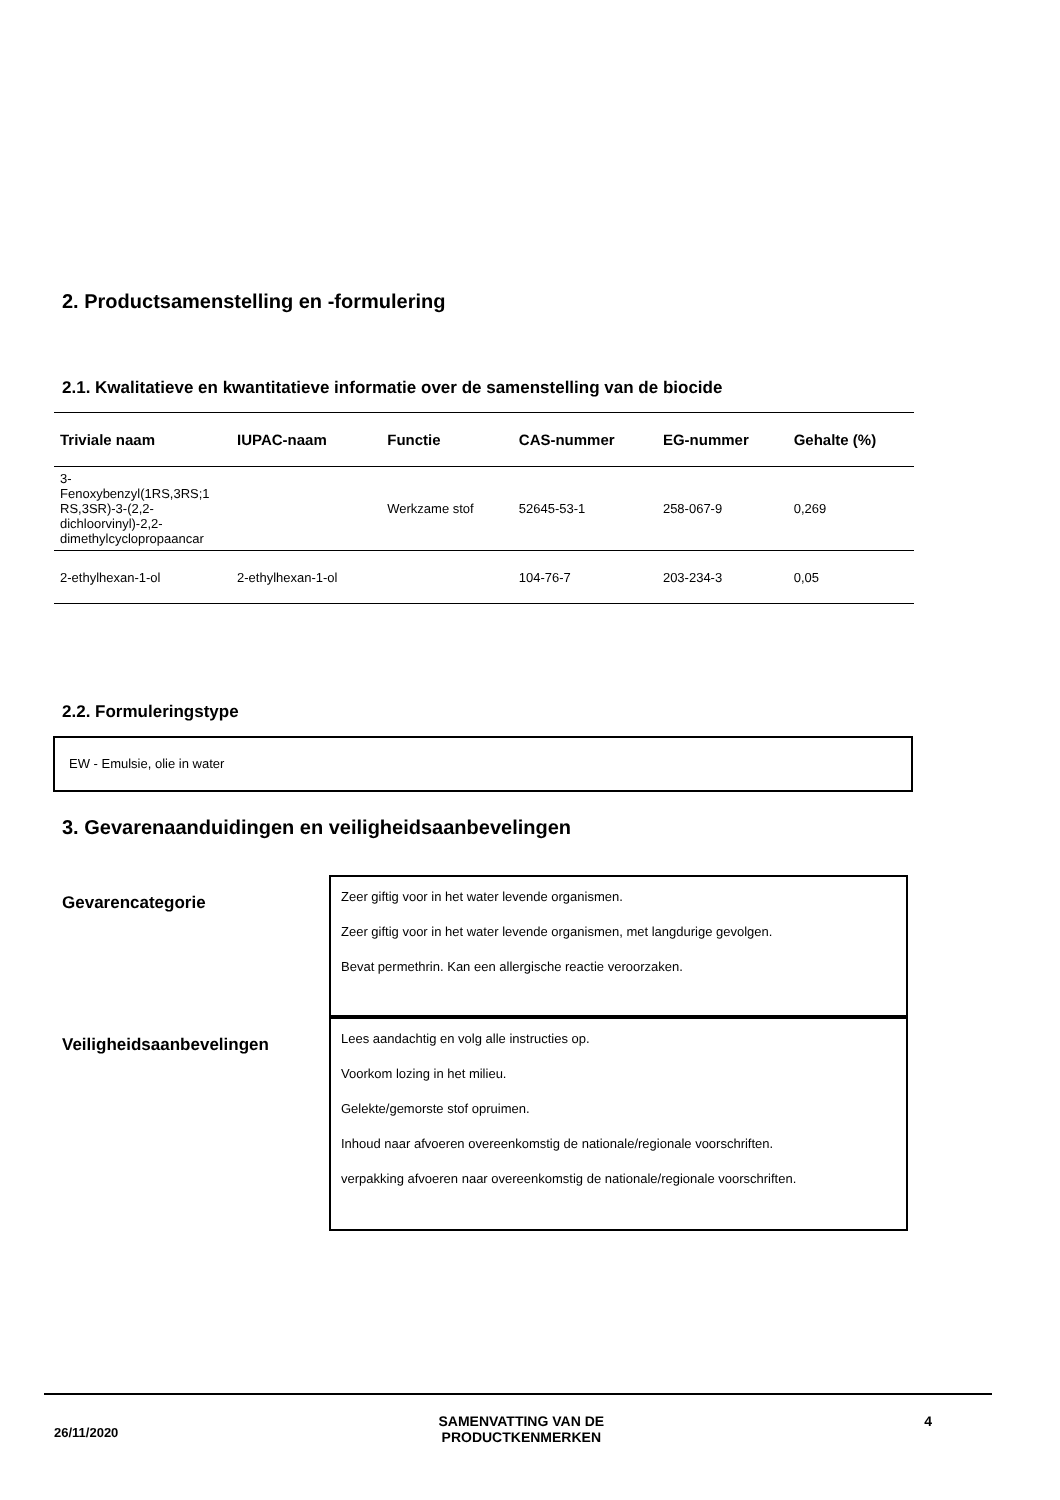2. Productsamenstelling en -formulering
2.1. Kwalitatieve en kwantitatieve informatie over de samenstelling van de biocide
| Triviale naam | IUPAC-naam | Functie | CAS-nummer | EG-nummer | Gehalte (%) |
| --- | --- | --- | --- | --- | --- |
| 3- Fenoxybenzyl(1RS,3RS;1 RS,3SR)-3-(2,2-dichloorvinyl)-2,2-dimethylcyclopropaancar | | Werkzame stof | 52645-53-1 | 258-067-9 | 0,269 |
| 2-ethylhexan-1-ol | 2-ethylhexan-1-ol | | 104-76-7 | 203-234-3 | 0,05 |
2.2. Formuleringstype
EW - Emulsie, olie in water
3. Gevarenaanduidingen en veiligheidsaanbevelingen
Gevarencategorie
Zeer giftig voor in het water levende organismen.
Zeer giftig voor in het water levende organismen, met langdurige gevolgen.
Bevat permethrin. Kan een allergische reactie veroorzaken.
Veiligheidsaanbevelingen
Lees aandachtig en volg alle instructies op.
Voorkom lozing in het milieu.
Gelekte/gemorste stof opruimen.
Inhoud naar afvoeren overeenkomstig de nationale/regionale voorschriften.
verpakking afvoeren naar overeenkomstig de nationale/regionale voorschriften.
26/11/2020 SAMENVATTING VAN DE
PRODUCTKENMERKEN 4